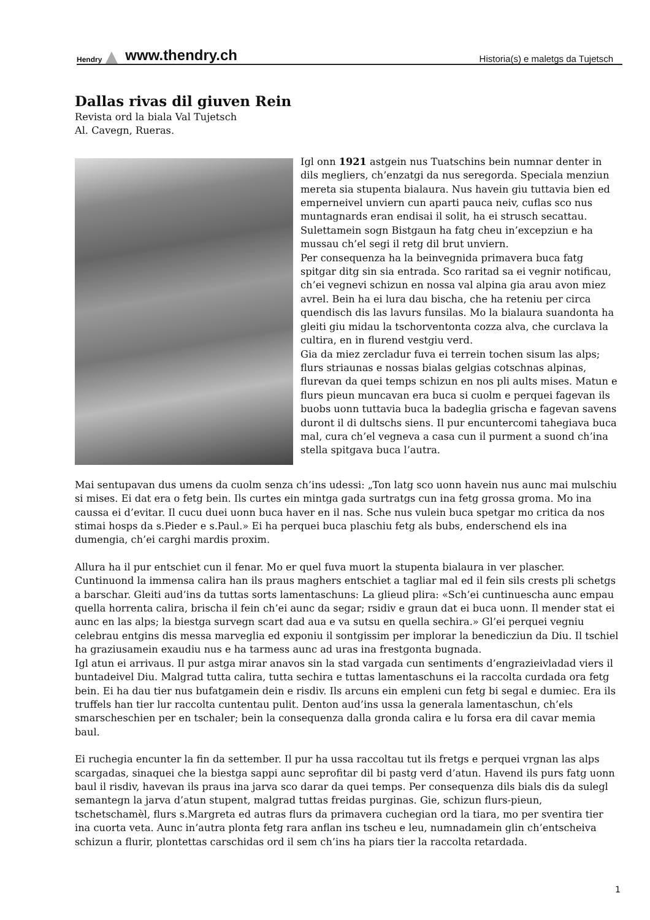Hendry www.thendry.ch Historia(s) e maletgs da Tujetsch
Dallas rivas dil giuven Rein
Revista ord la biala Val Tujetsch
Al. Cavegn, Rueras.
Igl onn 1921 astgein nus Tuatschins bein numnar denter in dils megliers, ch’enzatgi da nus seregorda. Speciala menziun mereta sia stupenta bialaura. Nus havein giu tuttavia bien ed emperneivel unviern cun aparti pauca neiv, cuflas sco nus muntagnards eran endisai il solit, ha ei strusch secattau. Sulettamein sogn Bistgaun ha fatg cheu in’excepziun e ha mussau ch’el segi il retg dil brut unviern.
Per consequenza ha la beinvegnida primavera buca fatg spitgar ditg sin sia entrada. Sco raritad sa ei vegnir notificau, ch’ei vegnevi schizun en nossa val alpina gia arau avon miez avrel. Bein ha ei lura dau bischa, che ha reteniu per circa quendisch dis las lavurs funsilas. Mo la bialaura suandonta ha gleiti giu midau la tschorventonta cozza alva, che curclava la cultira, en in flurend vestgiu verd.
Gia da miez zercladur fuva ei terrein tochen sisum las alps; flurs striaunas e nossas bialas gelgias cotschnas alpinas, flurevan da quei temps schizun en nos pli aults mises. Matun e flurs pieun muncavan era buca si cuolm e perquei fagevan ils buobs uonn tuttavia buca la badeglia grischa e fagevan savens duront il di dultschs siens. Il pur encuntercomi tahegiava buca mal, cura ch’el vegneva a casa cun il purment a suond ch’ina stella spitgava buca l’autra.
Mai sentupavan dus umens da cuolm senza ch’ins udessi: „Ton latg sco uonn havein nus aunc mai mulschiu si mises. Ei dat era o fetg bein. Ils curtes ein mintga gada surtratgs cun ina fetg grossa groma. Mo ina caussa ei d’evitar. Il cucu duei uonn buca haver en il nas. Sche nus vulein buca spetgar mo critica da nos stimai hosps da s.Pieder e s.Paul.» Ei ha perquei buca plaschiu fetg als bubs, enderschend els ina dumengia, ch’ei carghi mardis proxim.
Allura ha il pur entschiet cun il fenar. Mo er quel fuva muort la stupenta bialaura in ver plascher. Cuntinuond la immensa calira han ils praus maghers entschiet a tagliar mal ed il fein sils crests pli schetgs a barschar. Gleiti aud’ins da tuttas sorts lamentaschuns: La glieud plira: «Sch’ei cuntinuescha aunc empau quella horrenta calira, brischa il fein ch’ei aunc da segar; rsidiv e graun dat ei buca uonn. Il mender stat ei aunc en las alps; la biestga survegn scart dad aua e va sutsu en quella sechira.» Gl’ei perquei vegniu celebrau entgins dis messa marveglia ed exponiu il sontgissim per implorar la benedicziun da Diu. Il tschiel ha graziusamein exaudiu nus e ha tarmess aunc ad uras ina frestgonta bugnada.
Igl atun ei arrivaus. Il pur astga mirar anavos sin la stad vargada cun sentiments d’engrazieivladad viers il buntadeivel Diu. Malgrad tutta calira, tutta sechira e tuttas lamentaschuns ei la raccolta curdada ora fetg bein. Ei ha dau tier nus bufatgamein dein e risdiv. Ils arcuns ein empleni cun fetg bi segal e dumiec. Era ils truffels han tier lur raccolta cuntentau pulit. Denton aud’ins ussa la generala lamentaschun, ch’els smarscheschien per en tschaler; bein la consequenza dalla gronda calira e lu forsa era dil cavar memia baul.
Ei ruchegia encunter la fin da settember. Il pur ha ussa raccoltau tut ils fretgs e perquei vrgnan las alps scargadas, sinaquei che la biestga sappi aunc seprofitar dil bi pastg verd d’atun. Havend ils purs fatg uonn baul il risdiv, havevan ils praus ina jarva sco darar da quei temps. Per consequenza dils bials dis da sulegl semantegn la jarva d’atun stupent, malgrad tuttas freidas purginas. Gie, schizun flurs-pieun, tschetschamèl, flurs s.Margreta ed autras flurs da primavera cuchegian ord la tiara, mo per sventira tier ina cuorta veta. Aunc in’autra plonta fetg rara anflan ins tscheu e leu, numnadamein glin ch’entscheiva schizun a flurir, plontettas carschidas ord il sem ch’ins ha piars tier la raccolta retardada.
1